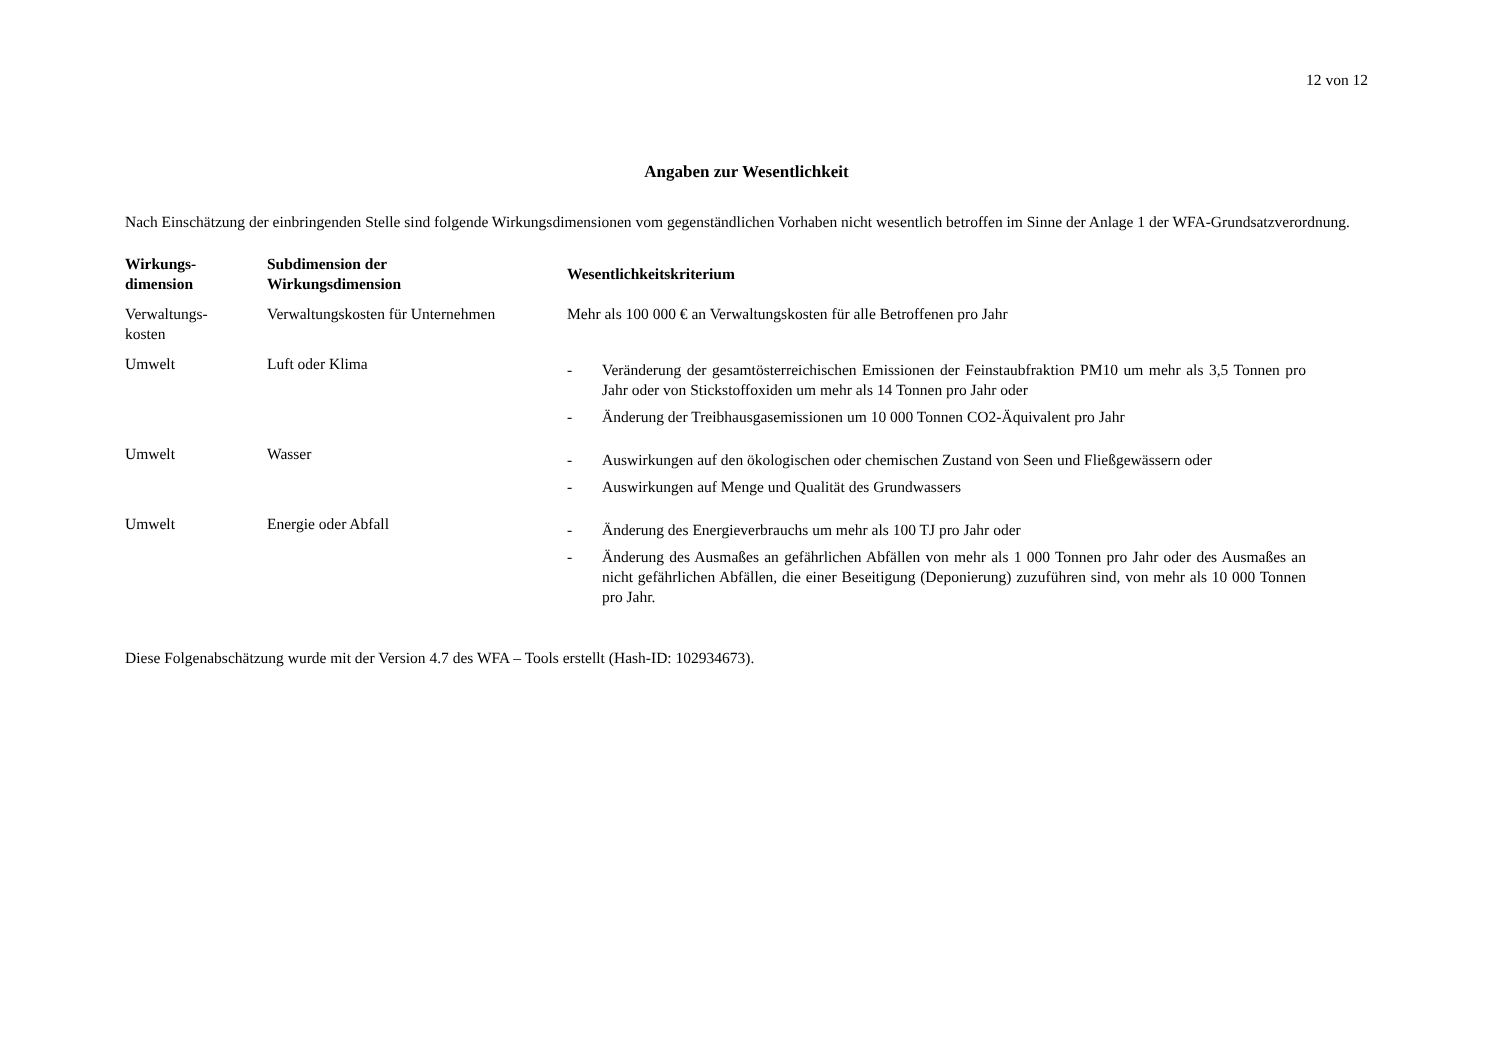12 von 12
Angaben zur Wesentlichkeit
Nach Einschätzung der einbringenden Stelle sind folgende Wirkungsdimensionen vom gegenständlichen Vorhaben nicht wesentlich betroffen im Sinne der Anlage 1 der WFA-Grundsatzverordnung.
| Wirkungs- dimension | Subdimension der Wirkungsdimension | Wesentlichkeitskriterium |
| --- | --- | --- |
| Verwaltungs- kosten | Verwaltungskosten für Unternehmen | Mehr als 100 000 € an Verwaltungskosten für alle Betroffenen pro Jahr |
| Umwelt | Luft oder Klima | - Veränderung der gesamtösterreichischen Emissionen der Feinstaubfraktion PM10 um mehr als 3,5 Tonnen pro Jahr oder von Stickstoffoxiden um mehr als 14 Tonnen pro Jahr oder - Änderung der Treibhausgasemissionen um 10 000 Tonnen CO2-Äquivalent pro Jahr |
| Umwelt | Wasser | - Auswirkungen auf den ökologischen oder chemischen Zustand von Seen und Fließgewässern oder - Auswirkungen auf Menge und Qualität des Grundwassers |
| Umwelt | Energie oder Abfall | - Änderung des Energieverbrauchs um mehr als 100 TJ pro Jahr oder - Änderung des Ausmaßes an gefährlichen Abfällen von mehr als 1 000 Tonnen pro Jahr oder des Ausmaßes an nicht gefährlichen Abfällen, die einer Beseitigung (Deponierung) zuzuführen sind, von mehr als 10 000 Tonnen pro Jahr. |
Diese Folgenabschätzung wurde mit der Version 4.7 des WFA – Tools erstellt (Hash-ID: 102934673).